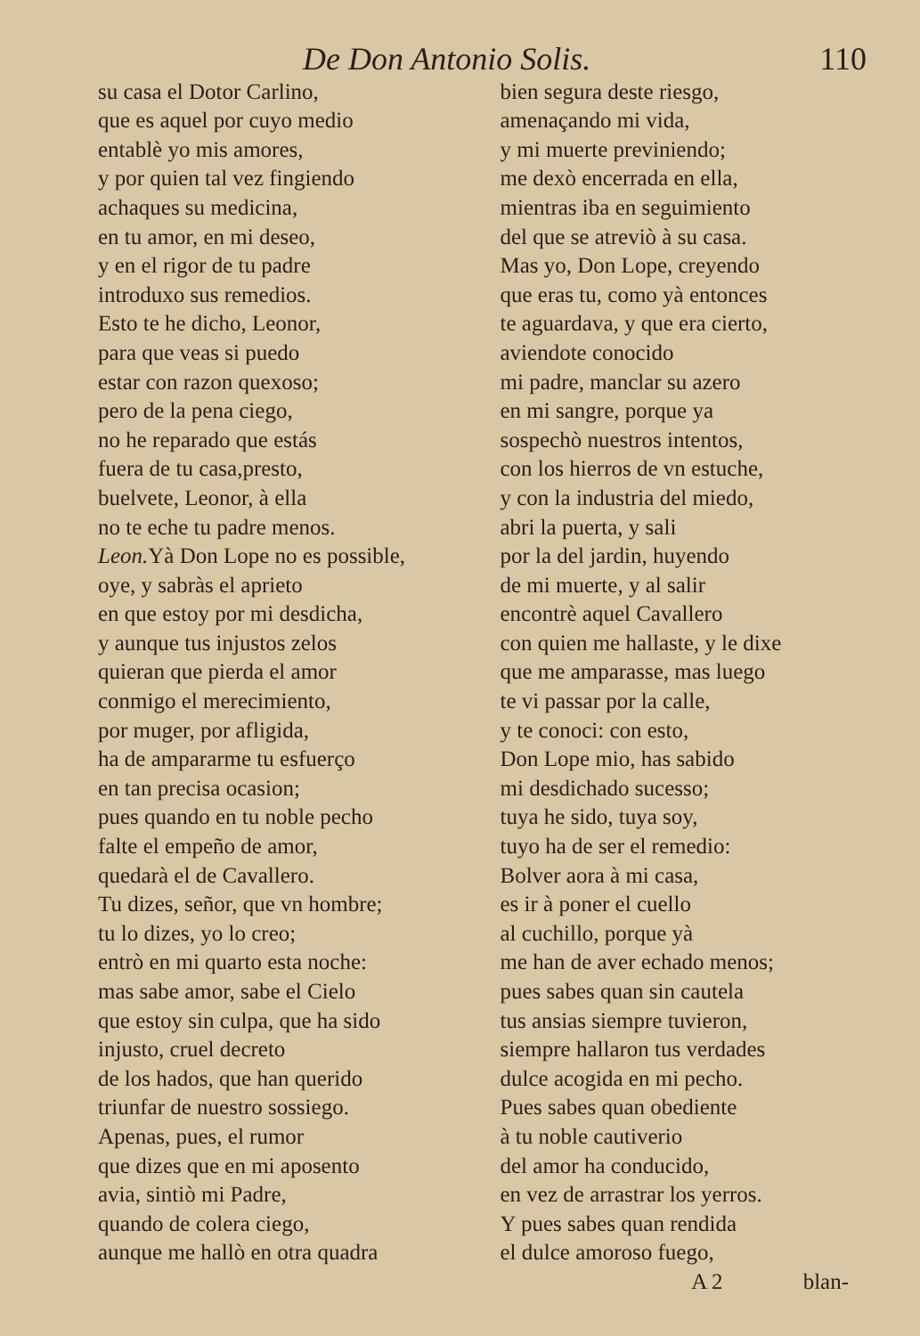De Don Antonio Solis. 110
su casa el Dotor Carlino,
que es aquel por cuyo medio
entablè yo mis amores,
y por quien tal vez fingiendo
achaques su medicina,
en tu amor, en mi deseo,
y en el rigor de tu padre
introduxo sus remedios.
Esto te he dicho, Leonor,
para que veas si puedo
estar con razon quexoso;
pero de la pena ciego,
no he reparado que estás
fuera de tu casa,presto,
buelvete, Leonor, à ella
no te eche tu padre menos.
Leon. Yà Don Lope no es possible,
oye, y sabràs el aprieto
en que estoy por mi desdicha,
y aunque tus injustos zelos
quieran que pierda el amor
conmigo el merecimiento,
por muger, por afligida,
ha de ampararme tu esfuerço
en tan precisa ocasion;
pues quando en tu noble pecho
falte el empeño de amor,
quedarà el de Cavallero.
Tu dizes, señor, que vn hombre;
tu lo dizes, yo lo creo;
entrò en mi quarto esta noche:
mas sabe amor, sabe el Cielo
que estoy sin culpa, que ha sido
injusto, cruel decreto
de los hados, que han querido
triunfar de nuestro sossiego.
Apenas, pues, el rumor
que dizes que en mi aposento
avia, sintiò mi Padre,
quando de colera ciego,
aunque me hallò en otra quadra
bien segura deste riesgo,
amenaçando mi vida,
y mi muerte previniendo;
me dexò encerrada en ella,
mientras iba en seguimiento
del que se atreviò à su casa.
Mas yo, Don Lope, creyendo
que eras tu, como yà entonces
te aguardava, y que era cierto,
aviendote conocido
mi padre, manclar su azero
en mi sangre, porque ya
sospechò nuestros intentos,
con los hierros de vn estuche,
y con la industria del miedo,
abri la puerta, y sali
por la del jardin, huyendo
de mi muerte, y al salir
encontrè aquel Cavallero
con quien me hallaste, y le dixe
que me amparasse, mas luego
te vi passar por la calle,
y te conoci: con esto,
Don Lope mio, has sabido
mi desdichado sucesso;
tuya he sido, tuya soy,
tuyo ha de ser el remedio:
Bolver aora à mi casa,
es ir à poner el cuello
al cuchillo, porque yà
me han de aver echado menos;
pues sabes quan sin cautela
tus ansias siempre tuvieron,
siempre hallaron tus verdades
dulce acogida en mi pecho.
Pues sabes quan obediente
à tu noble cautiverio
del amor ha conducido,
en vez de arrastrar los yerros.
Y pues sabes quan rendida
el dulce amoroso fuego,
A 2 blan-